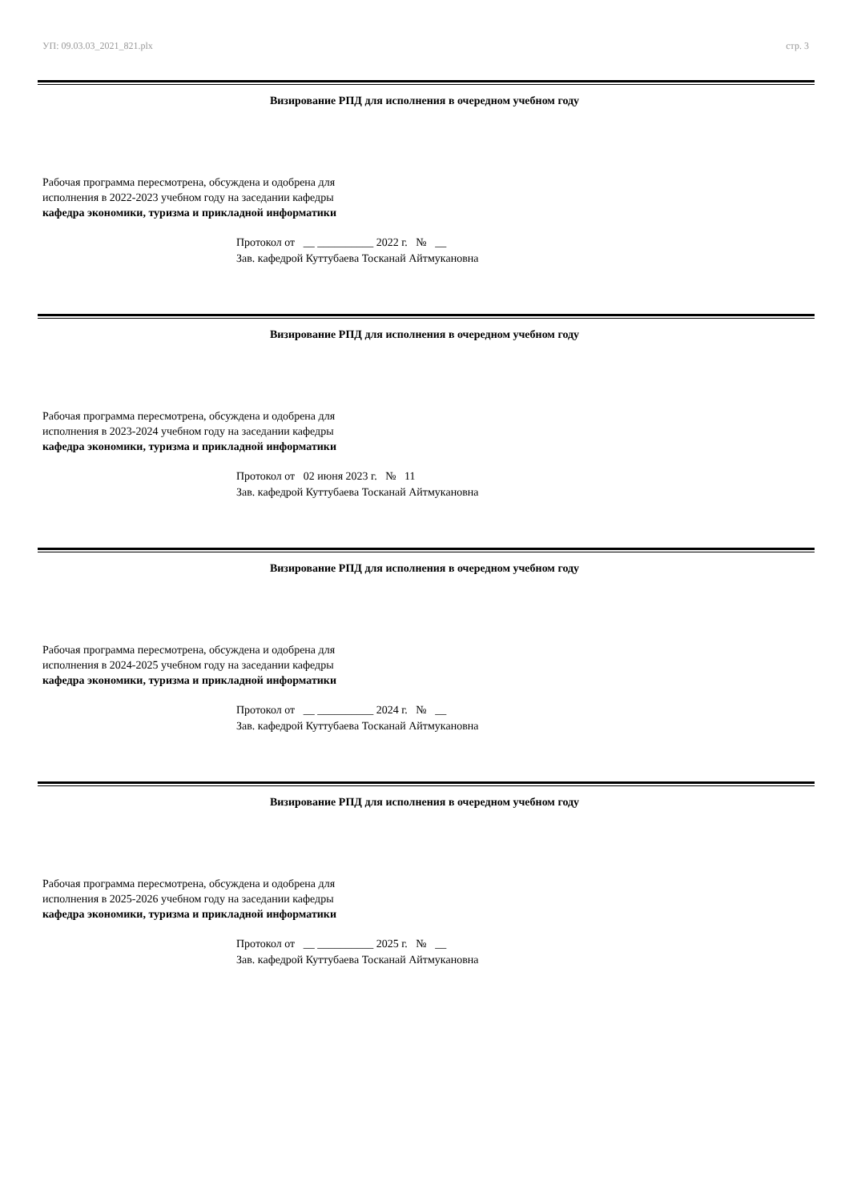УП: 09.03.03_2021_821.plx стр. 3
Визирование РПД для исполнения в очередном учебном году
Рабочая программа пересмотрена, обсуждена и одобрена для
исполнения в 2022-2023 учебном году на заседании кафедры
кафедра экономики, туризма и прикладной информатики
Протокол от __ __________ 2022 г. № __
Зав. кафедрой Куттубаева Тосканай Айтмукановна
Визирование РПД для исполнения в очередном учебном году
Рабочая программа пересмотрена, обсуждена и одобрена для
исполнения в 2023-2024 учебном году на заседании кафедры
кафедра экономики, туризма и прикладной информатики
Протокол от 02 июня 2023 г. № 11
Зав. кафедрой Куттубаева Тосканай Айтмукановна
Визирование РПД для исполнения в очередном учебном году
Рабочая программа пересмотрена, обсуждена и одобрена для
исполнения в 2024-2025 учебном году на заседании кафедры
кафедра экономики, туризма и прикладной информатики
Протокол от __ __________ 2024 г. № __
Зав. кафедрой Куттубаева Тосканай Айтмукановна
Визирование РПД для исполнения в очередном учебном году
Рабочая программа пересмотрена, обсуждена и одобрена для
исполнения в 2025-2026 учебном году на заседании кафедры
кафедра экономики, туризма и прикладной информатики
Протокол от __ __________ 2025 г. № __
Зав. кафедрой Куттубаева Тосканай Айтмукановна